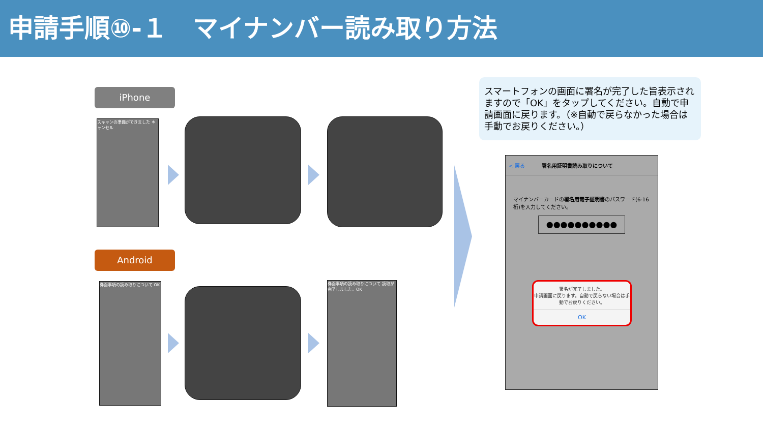申請手順⑩-１　マイナンバー読み取り方法
iPhone
Android
スキャンの準備ができました キャンセル
券面事項の読み取りについて OK
券面事項の読み取りについて 読取が完了しました。OK
スマートフォンの画面に署名が完了した旨表示されますので「OK」をタップしてください。自動で申請画面に戻ります。（※自動で戻らなかった場合は手動でお戻りください。）
< 戻る 署名用証明書読み取りについて
マイナンバーカードの署名用電子証明書のパスワード(6-16桁)を入力してください。
●●●●●●●●●●
署名が完了しました。
申請画面に戻ります。自動で戻らない場合は手動でお戻りください。
OK